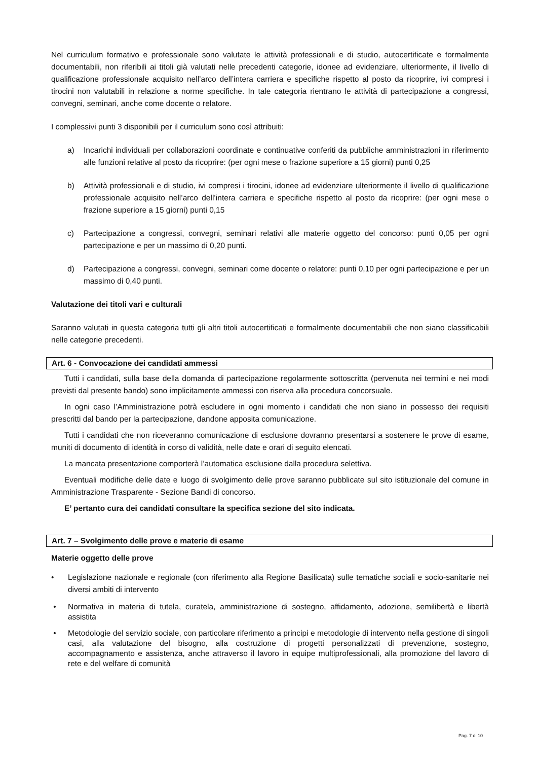Nel curriculum formativo e professionale sono valutate le attività professionali e di studio, autocertificate e formalmente documentabili, non riferibili ai titoli già valutati nelle precedenti categorie, idonee ad evidenziare, ulteriormente, il livello di qualificazione professionale acquisito nell’arco dell’intera carriera e specifiche rispetto al posto da ricoprire, ivi compresi i tirocini non valutabili in relazione a norme specifiche. In tale categoria rientrano le attività di partecipazione a congressi, convegni, seminari, anche come docente o relatore.
I complessivi punti 3 disponibili per il curriculum sono così attribuiti:
a) Incarichi individuali per collaborazioni coordinate e continuative conferiti da pubbliche amministrazioni in riferimento alle funzioni relative al posto da ricoprire: (per ogni mese o frazione superiore a 15 giorni) punti 0,25
b) Attività professionali e di studio, ivi compresi i tirocini, idonee ad evidenziare ulteriormente il livello di qualificazione professionale acquisito nell’arco dell’intera carriera e specifiche rispetto al posto da ricoprire: (per ogni mese o frazione superiore a 15 giorni) punti 0,15
c) Partecipazione a congressi, convegni, seminari relativi alle materie oggetto del concorso: punti 0,05 per ogni partecipazione e per un massimo di 0,20 punti.
d) Partecipazione a congressi, convegni, seminari come docente o relatore: punti 0,10 per ogni partecipazione e per un massimo di 0,40 punti.
Valutazione dei titoli vari e culturali
Saranno valutati in questa categoria tutti gli altri titoli autocertificati e formalmente documentabili che non siano classificabili nelle categorie precedenti.
Art. 6 - Convocazione dei candidati ammessi
Tutti i candidati, sulla base della domanda di partecipazione regolarmente sottoscritta (pervenuta nei termini e nei modi previsti dal presente bando) sono implicitamente ammessi con riserva alla procedura concorsuale.
In ogni caso l’Amministrazione potrà escludere in ogni momento i candidati che non siano in possesso dei requisiti prescritti dal bando per la partecipazione, dandone apposita comunicazione.
Tutti i candidati che non riceveranno comunicazione di esclusione dovranno presentarsi a sostenere le prove di esame, muniti di documento di identità in corso di validità, nelle date e orari di seguito elencati.
La mancata presentazione comporterà l’automatica esclusione dalla procedura selettiva.
Eventuali modifiche delle date e luogo di svolgimento delle prove saranno pubblicate sul sito istituzionale del comune in Amministrazione Trasparente - Sezione Bandi di concorso.
E’ pertanto cura dei candidati consultare la specifica sezione del sito indicata.
Art. 7 – Svolgimento delle prove e materie di esame
Materie oggetto delle prove
• Legislazione nazionale e regionale (con riferimento alla Regione Basilicata) sulle tematiche sociali e socio-sanitarie nei diversi ambiti di intervento
• Normativa in materia di tutela, curatela, amministrazione di sostegno, affidamento, adozione, semilibertà e libertà assistita
• Metodologie del servizio sociale, con particolare riferimento a principi e metodologie di intervento nella gestione di singoli casi, alla valutazione del bisogno, alla costruzione di progetti personalizzati di prevenzione, sostegno, accompagnamento e assistenza, anche attraverso il lavoro in equipe multiprofessionali, alla promozione del lavoro di rete e del welfare di comunità
Pag. 7 di 10